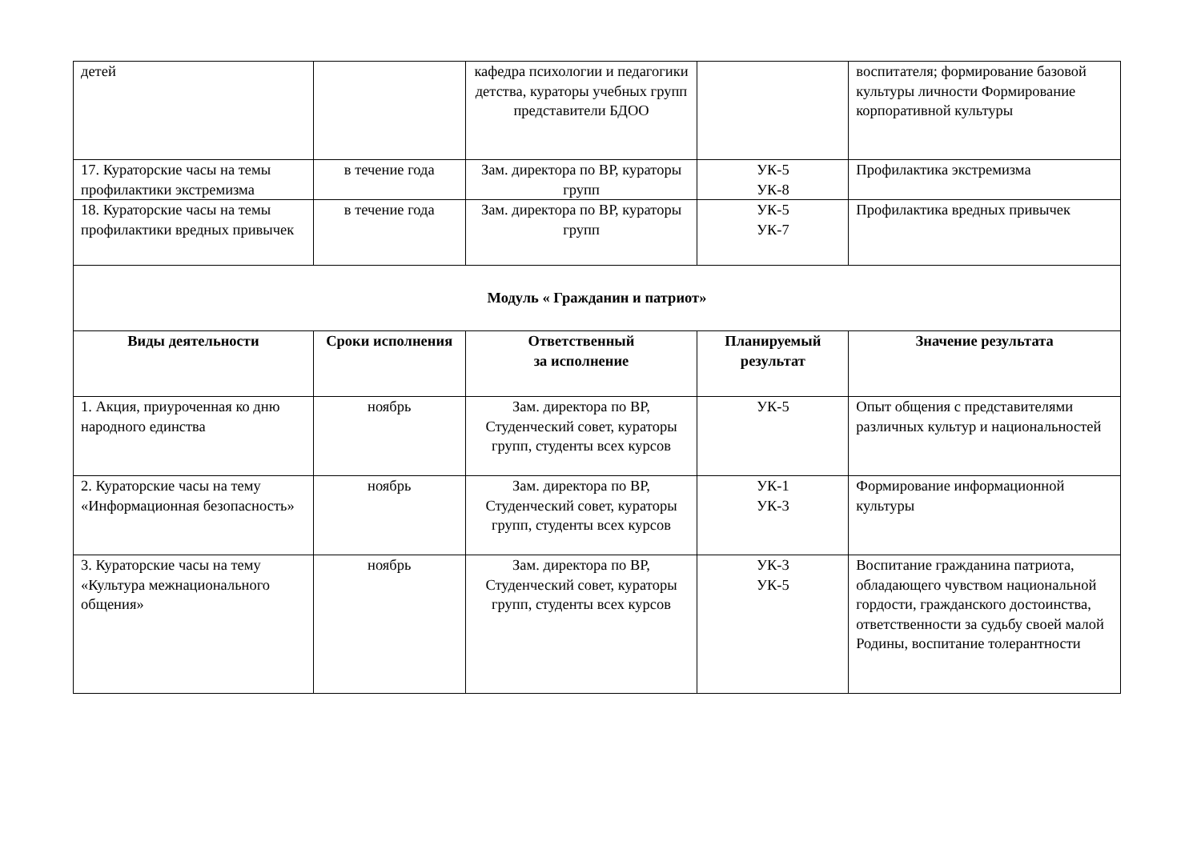| детей | | кафедра психологии и педагогики детства, кураторы учебных групп представители БДОО | | воспитателя; формирование базовой культуры личности Формирование корпоративной культуры |
| 17. Кураторские часы на темы профилактики экстремизма | в течение года | Зам. директора по ВР, кураторы групп | УК-5 УК-8 | Профилактика экстремизма |
| 18. Кураторские часы на темы профилактики вредных привычек | в течение года | Зам. директора по ВР, кураторы групп | УК-5 УК-7 | Профилактика вредных привычек |
| Модуль « Гражданин и патриот» | | | | |
| Виды деятельности | Сроки исполнения | Ответственный за исполнение | Планируемый результат | Значение результата |
| 1. Акция, приуроченная ко дню народного единства | ноябрь | Зам. директора по ВР, Студенческий совет, кураторы групп, студенты всех курсов | УК-5 | Опыт общения с представителями различных культур и национальностей |
| 2. Кураторские часы на тему «Информационная безопасность» | ноябрь | Зам. директора по ВР, Студенческий совет, кураторы групп, студенты всех курсов | УК-1 УК-3 | Формирование информационной культуры |
| 3. Кураторские часы на тему «Культура межнационального общения» | ноябрь | Зам. директора по ВР, Студенческий совет, кураторы групп, студенты всех курсов | УК-3 УК-5 | Воспитание гражданина патриота, обладающего чувством национальной гордости, гражданского достоинства, ответственности за судьбу своей малой Родины, воспитание толерантности |